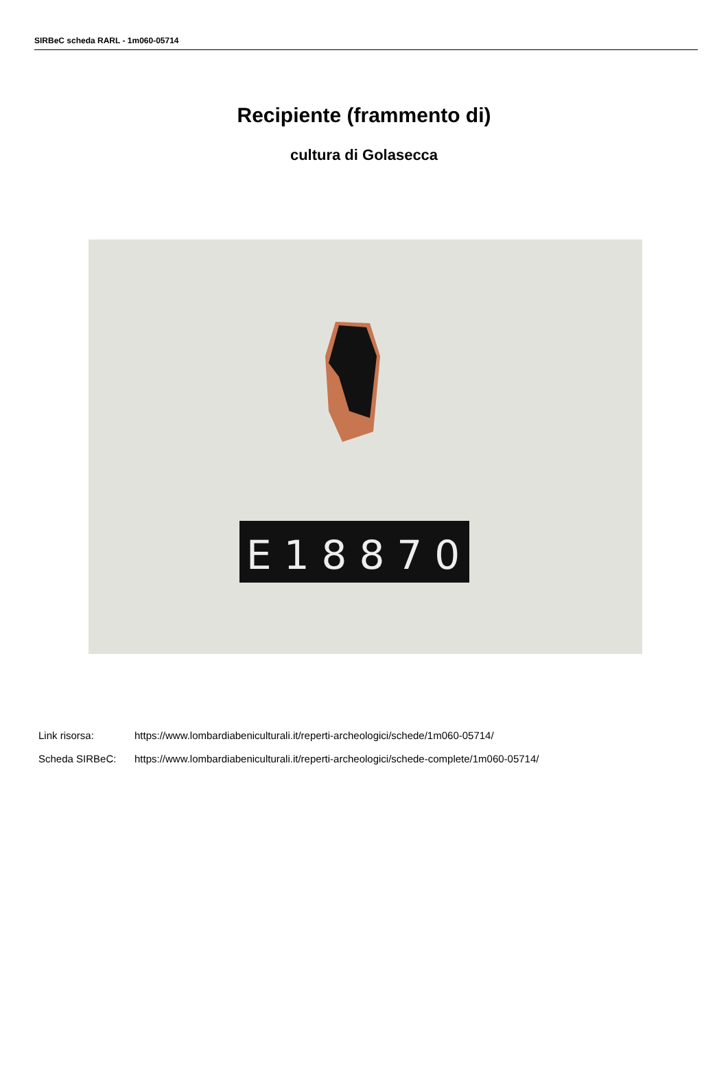SIRBeC scheda RARL - 1m060-05714
Recipiente (frammento di)
cultura di Golasecca
E18870
Link risorsa: https://www.lombardiabeniculturali.it/reperti-archeologici/schede/1m060-05714/
Scheda SIRBeC: https://www.lombardiabeniculturali.it/reperti-archeologici/schede-complete/1m060-05714/